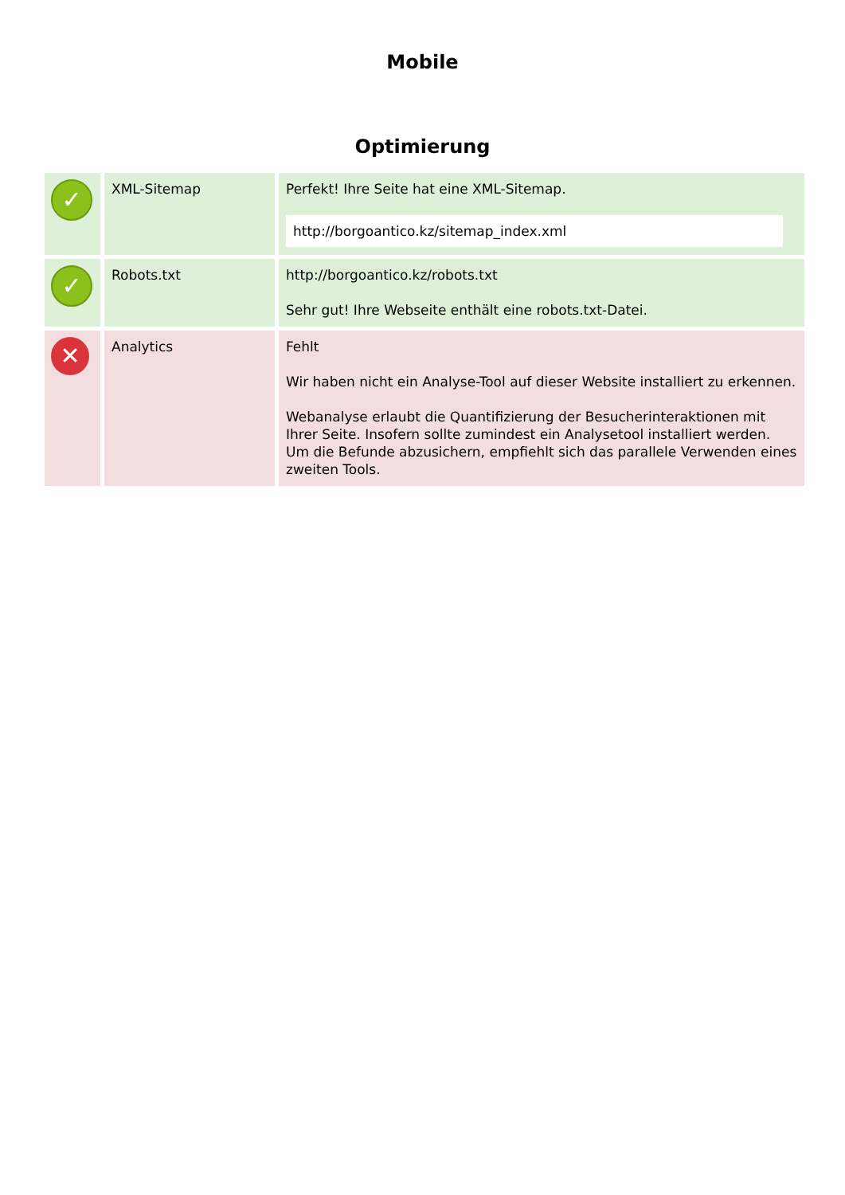Mobile
Optimierung
| ✓ | XML-Sitemap | Perfekt! Ihre Seite hat eine XML-Sitemap. http://borgoantico.kz/sitemap_index.xml |
| ✓ | Robots.txt | http://borgoantico.kz/robots.txt Sehr gut! Ihre Webseite enthält eine robots.txt-Datei. |
| ✕ | Analytics | Fehlt Wir haben nicht ein Analyse-Tool auf dieser Website installiert zu erkennen. Webanalyse erlaubt die Quantifizierung der Besucherinteraktionen mit Ihrer Seite. Insofern sollte zumindest ein Analysetool installiert werden. Um die Befunde abzusichern, empfiehlt sich das parallele Verwenden eines zweiten Tools. |